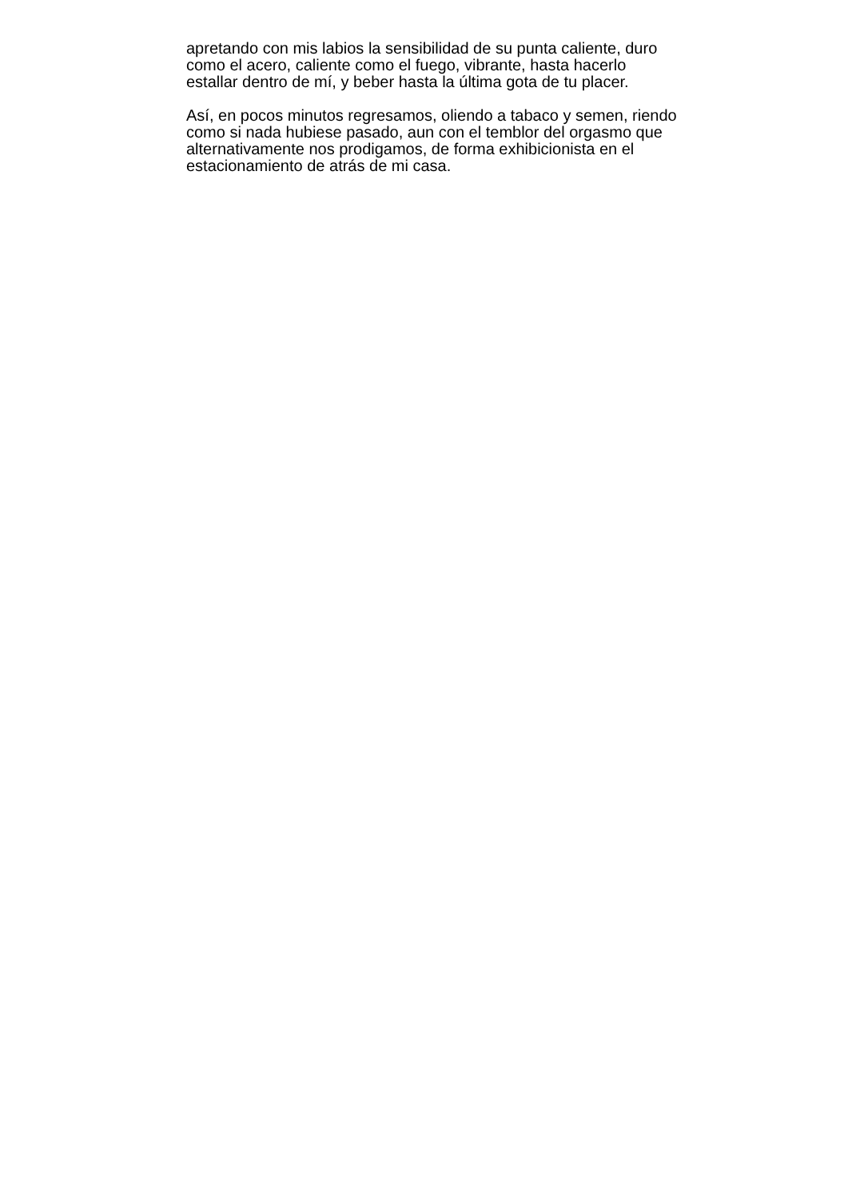apretando con mis labios la sensibilidad de su punta caliente, duro
como el acero, caliente como el fuego, vibrante, hasta hacerlo
estallar dentro de mí, y beber hasta la última gota de tu placer.
Así, en pocos minutos regresamos, oliendo a tabaco y semen, riendo
como si nada hubiese pasado, aun con el temblor del orgasmo que
alternativamente nos prodigamos, de forma exhibicionista en el
estacionamiento de atrás de mi casa.